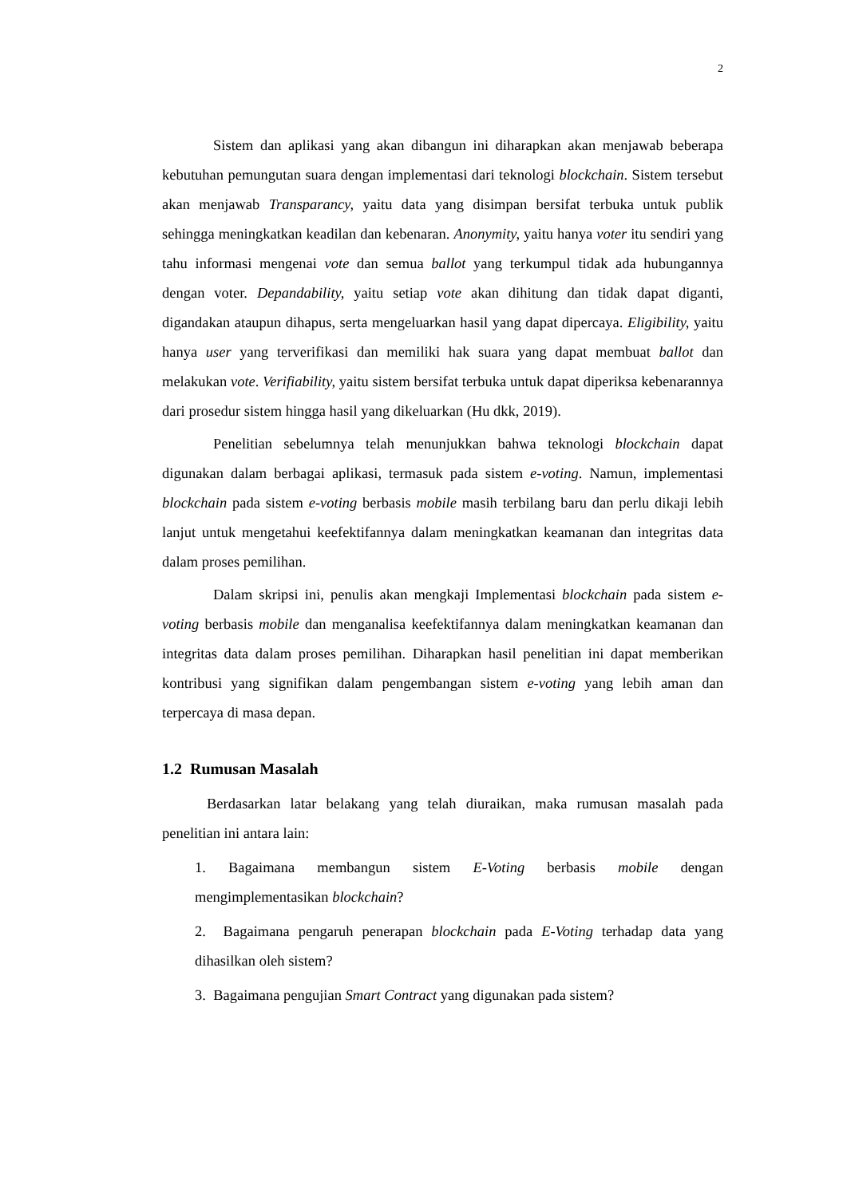2
Sistem dan aplikasi yang akan dibangun ini diharapkan akan menjawab beberapa kebutuhan pemungutan suara dengan implementasi dari teknologi blockchain. Sistem tersebut akan menjawab Transparancy, yaitu data yang disimpan bersifat terbuka untuk publik sehingga meningkatkan keadilan dan kebenaran. Anonymity, yaitu hanya voter itu sendiri yang tahu informasi mengenai vote dan semua ballot yang terkumpul tidak ada hubungannya dengan voter. Depandability, yaitu setiap vote akan dihitung dan tidak dapat diganti, digandakan ataupun dihapus, serta mengeluarkan hasil yang dapat dipercaya. Eligibility, yaitu hanya user yang terverifikasi dan memiliki hak suara yang dapat membuat ballot dan melakukan vote. Verifiability, yaitu sistem bersifat terbuka untuk dapat diperiksa kebenarannya dari prosedur sistem hingga hasil yang dikeluarkan (Hu dkk, 2019).
Penelitian sebelumnya telah menunjukkan bahwa teknologi blockchain dapat digunakan dalam berbagai aplikasi, termasuk pada sistem e-voting. Namun, implementasi blockchain pada sistem e-voting berbasis mobile masih terbilang baru dan perlu dikaji lebih lanjut untuk mengetahui keefektifannya dalam meningkatkan keamanan dan integritas data dalam proses pemilihan.
Dalam skripsi ini, penulis akan mengkaji Implementasi blockchain pada sistem e-voting berbasis mobile dan menganalisa keefektifannya dalam meningkatkan keamanan dan integritas data dalam proses pemilihan. Diharapkan hasil penelitian ini dapat memberikan kontribusi yang signifikan dalam pengembangan sistem e-voting yang lebih aman dan terpercaya di masa depan.
1.2 Rumusan Masalah
Berdasarkan latar belakang yang telah diuraikan, maka rumusan masalah pada penelitian ini antara lain:
1. Bagaimana membangun sistem E-Voting berbasis mobile dengan mengimplementasikan blockchain?
2. Bagaimana pengaruh penerapan blockchain pada E-Voting terhadap data yang dihasilkan oleh sistem?
3. Bagaimana pengujian Smart Contract yang digunakan pada sistem?